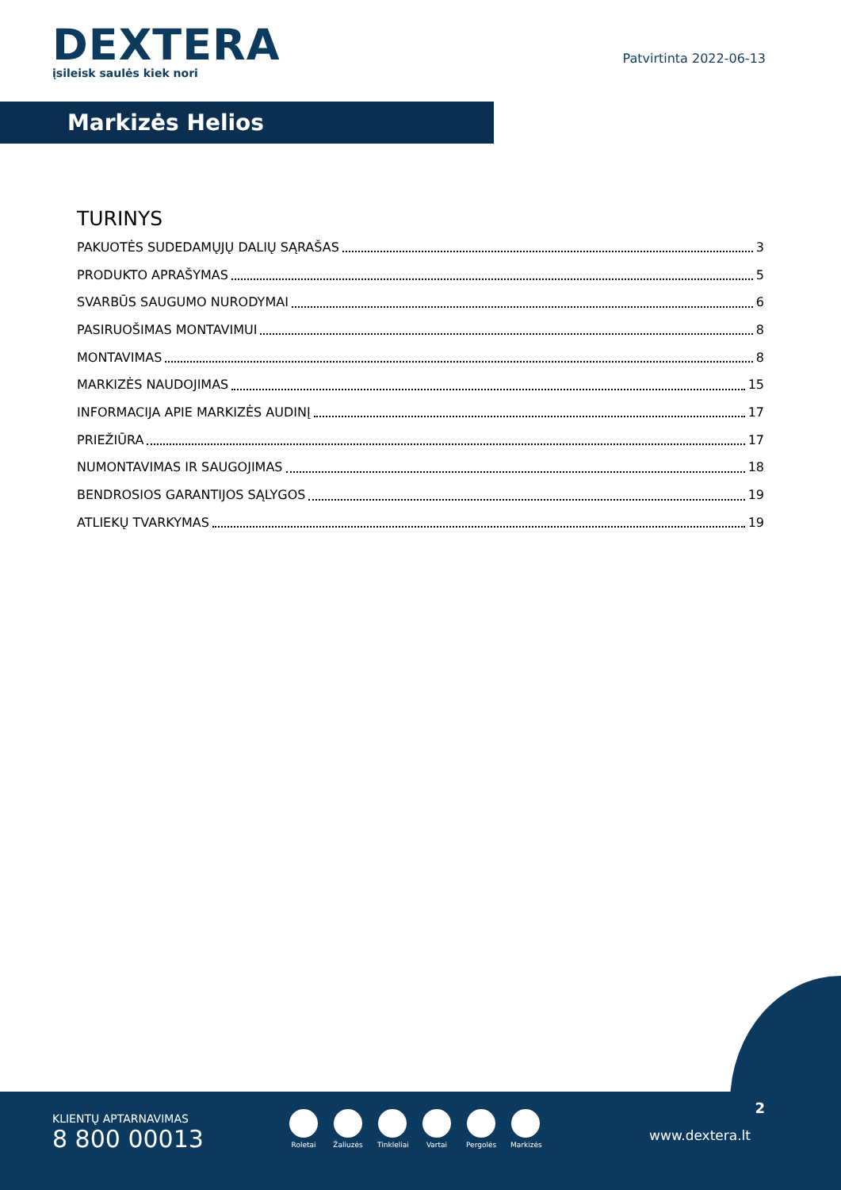DEXTERA
įsileisk saulės kiek nori
Patvirtinta 2022-06-13
Markizės Helios
TURINYS
PAKUOTĖS SUDEDAMŲJŲ DALIŲ SĄRAŠAS 3
PRODUKTO APRAŠYMAS 5
SVARBŪS SAUGUMO NURODYMAI 6
PASIRUOŠIMAS MONTAVIMUI 8
MONTAVIMAS 8
MARKIZĖS NAUDOJIMAS 15
INFORMACIJA APIE MARKIZĖS AUDINĮ 17
PRIEŽIŪRA 17
NUMONTAVIMAS IR SAUGOJIMAS 18
BENDROSIOS GARANTIJOS SĄLYGOS 19
ATLIEKŲ TVARKYMAS 19
KLIENTŲ APTARNAVIMAS
8 800 00013
Roletai Žaliuzės
Tinkleliai
Vartai Pergolės
Markizės
2
www.dextera.lt